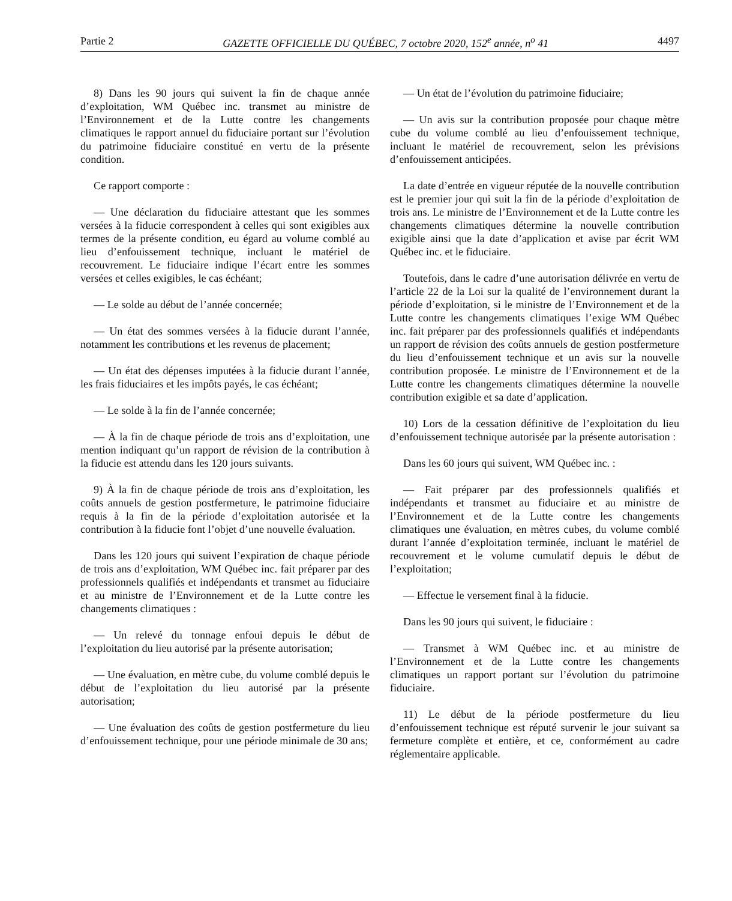Partie 2 GAZETTE OFFICIELLE DU QUÉBEC, 7 octobre 2020, 152<sup>e</sup> année, n<sup>o</sup> 41 4497
8) Dans les 90 jours qui suivent la fin de chaque année d’exploitation, WM Québec inc. transmet au ministre de l’Environnement et de la Lutte contre les changements climatiques le rapport annuel du fiduciaire portant sur l’évolution du patrimoine fiduciaire constitué en vertu de la présente condition.
Ce rapport comporte :
— Une déclaration du fiduciaire attestant que les sommes versées à la fiducie correspondent à celles qui sont exigibles aux termes de la présente condition, eu égard au volume comblé au lieu d’enfouissement technique, incluant le matériel de recouvrement. Le fiduciaire indique l’écart entre les sommes versées et celles exigibles, le cas échéant;
— Le solde au début de l’année concernée;
— Un état des sommes versées à la fiducie durant l’année, notamment les contributions et les revenus de placement;
— Un état des dépenses imputées à la fiducie durant l’année, les frais fiduciaires et les impôts payés, le cas échéant;
— Le solde à la fin de l’année concernée;
— À la fin de chaque période de trois ans d’exploitation, une mention indiquant qu’un rapport de révision de la contribution à la fiducie est attendu dans les 120 jours suivants.
9) À la fin de chaque période de trois ans d’exploitation, les coûts annuels de gestion postfermeture, le patrimoine fiduciaire requis à la fin de la période d’exploitation autorisée et la contribution à la fiducie font l’objet d’une nouvelle évaluation.
Dans les 120 jours qui suivent l’expiration de chaque période de trois ans d’exploitation, WM Québec inc. fait préparer par des professionnels qualifiés et indépendants et transmet au fiduciaire et au ministre de l’Environnement et de la Lutte contre les changements climatiques :
— Un relevé du tonnage enfoui depuis le début de l’exploitation du lieu autorisé par la présente autorisation;
— Une évaluation, en mètre cube, du volume comblé depuis le début de l’exploitation du lieu autorisé par la présente autorisation;
— Une évaluation des coûts de gestion postfermeture du lieu d’enfouissement technique, pour une période minimale de 30 ans;
— Un état de l’évolution du patrimoine fiduciaire;
— Un avis sur la contribution proposée pour chaque mètre cube du volume comblé au lieu d’enfouissement technique, incluant le matériel de recouvrement, selon les prévisions d’enfouissement anticipées.
La date d’entrée en vigueur réputée de la nouvelle contribution est le premier jour qui suit la fin de la période d’exploitation de trois ans. Le ministre de l’Environnement et de la Lutte contre les changements climatiques détermine la nouvelle contribution exigible ainsi que la date d’application et avise par écrit WM Québec inc. et le fiduciaire.
Toutefois, dans le cadre d’une autorisation délivrée en vertu de l’article 22 de la Loi sur la qualité de l’environnement durant la période d’exploitation, si le ministre de l’Environnement et de la Lutte contre les changements climatiques l’exige WM Québec inc. fait préparer par des professionnels qualifiés et indépendants un rapport de révision des coûts annuels de gestion postfermeture du lieu d’enfouissement technique et un avis sur la nouvelle contribution proposée. Le ministre de l’Environnement et de la Lutte contre les changements climatiques détermine la nouvelle contribution exigible et sa date d’application.
10) Lors de la cessation définitive de l’exploitation du lieu d’enfouissement technique autorisée par la présente autorisation :
Dans les 60 jours qui suivent, WM Québec inc. :
— Fait préparer par des professionnels qualifiés et indépendants et transmet au fiduciaire et au ministre de l’Environnement et de la Lutte contre les changements climatiques une évaluation, en mètres cubes, du volume comblé durant l’année d’exploitation terminée, incluant le matériel de recouvrement et le volume cumulatif depuis le début de l’exploitation;
— Effectue le versement final à la fiducie.
Dans les 90 jours qui suivent, le fiduciaire :
— Transmet à WM Québec inc. et au ministre de l’Environnement et de la Lutte contre les changements climatiques un rapport portant sur l’évolution du patrimoine fiduciaire.
11) Le début de la période postfermeture du lieu d’enfouissement technique est réputé survenir le jour suivant sa fermeture complète et entière, et ce, conformément au cadre réglementaire applicable.